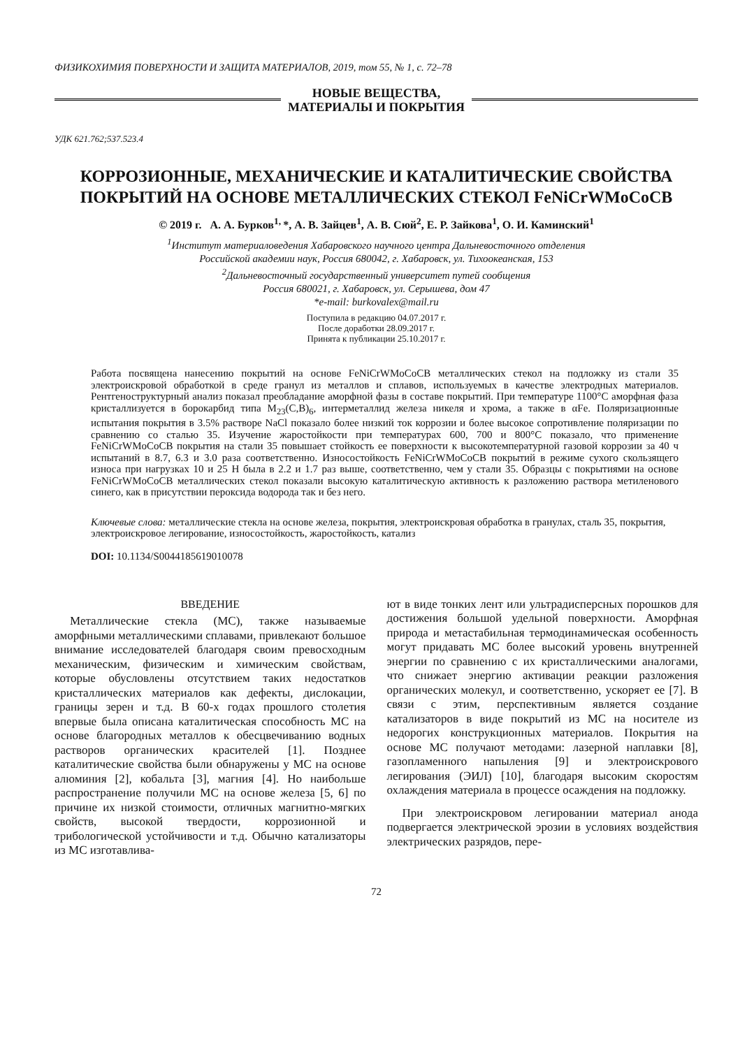ФИЗИКОХИМИЯ ПОВЕРХНОСТИ И ЗАЩИТА МАТЕРИАЛОВ, 2019, том 55, № 1, с. 72–78
НОВЫЕ ВЕЩЕСТВА,
МАТЕРИАЛЫ И ПОКРЫТИЯ
УДК 621.762;537.523.4
КОРРОЗИОННЫЕ, МЕХАНИЧЕСКИЕ И КАТАЛИТИЧЕСКИЕ СВОЙСТВА ПОКРЫТИЙ НА ОСНОВЕ МЕТАЛЛИЧЕСКИХ СТЕКОЛ FeNiCrWMoCoCB
© 2019 г. А. А. Бурков<sup>1,</sup>*, А. В. Зайцев<sup>1</sup>, А. В. Сюй<sup>2</sup>, Е. Р. Зайкова<sup>1</sup>, О. И. Каминский<sup>1</sup>
<sup>1</sup> Институт материаловедения Хабаровского научного центра Дальневосточного отделения
Российской академии наук, Россия 680042, г. Хабаровск, ул. Тихоокеанская, 153
<sup>2</sup> Дальневосточный государственный университет путей сообщения
Россия 680021, г. Хабаровск, ул. Серышева, дом 47
*e-mail: burkovalex@mail.ru
Поступила в редакцию 04.07.2017 г.
После доработки 28.09.2017 г.
Принята к публикации 25.10.2017 г.
Работа посвящена нанесению покрытий на основе FeNiCrWMoCoCB металлических стекол на подложку из стали 35 электроискровой обработкой в среде гранул из металлов и сплавов, используемых в качестве электродных материалов. Рентгеноструктурный анализ показал преобладание аморфной фазы в составе покрытий. При температуре 1100°C аморфная фаза кристаллизуется в борокарбид типа M<sub>23</sub>(C,B)<sub>6</sub>, интерметаллид железа никеля и хрома, а также в αFe. Поляризационные испытания покрытия в 3.5% растворе NaCl показало более низкий ток коррозии и более высокое сопротивление поляризации по сравнению со сталью 35. Изучение жаростойкости при температурах 600, 700 и 800°C показало, что применение FeNiCrWMoCoCB покрытия на стали 35 повышает стойкость ее поверхности к высокотемпературной газовой коррозии за 40 ч испытаний в 8.7, 6.3 и 3.0 раза соответственно. Износостойкость FeNiCrWMoCoCB покрытий в режиме сухого скользящего износа при нагрузках 10 и 25 Н была в 2.2 и 1.7 раз выше, соответственно, чем у стали 35. Образцы с покрытиями на основе FeNiCrWMoCoCB металлических стекол показали высокую каталитическую активность к разложению раствора метиленового синего, как в присутствии пероксида водорода так и без него.
Ключевые слова: металлические стекла на основе железа, покрытия, электроискровая обработка в гранулах, сталь 35, покрытия, электроискровое легирование, износостойкость, жаростойкость, катализ
DOI: 10.1134/S0044185619010078
ВВЕДЕНИЕ
Металлические стекла (МС), также называемые аморфными металлическими сплавами, привлекают большое внимание исследователей благодаря своим превосходным механическим, физическим и химическим свойствам, которые обусловлены отсутствием таких недостатков кристаллических материалов как дефекты, дислокации, границы зерен и т.д. В 60-х годах прошлого столетия впервые была описана каталитическая способность МС на основе благородных металлов к обесцвечиванию водных растворов органических красителей [1]. Позднее каталитические свойства были обнаружены у МС на основе алюминия [2], кобальта [3], магния [4]. Но наибольше распространение получили МС на основе железа [5, 6] по причине их низкой стоимости, отличных магнитно-мягких свойств, высокой твердости, коррозионной и трибологической устойчивости и т.д. Обычно катализаторы из МС изготавлива-
ют в виде тонких лент или ультрадисперсных порошков для достижения большой удельной поверхности. Аморфная природа и метастабильная термодинамическая особенность могут придавать МС более высокий уровень внутренней энергии по сравнению с их кристаллическими аналогами, что снижает энергию активации реакции разложения органических молекул, и соответственно, ускоряет ее [7]. В связи с этим, перспективным является создание катализаторов в виде покрытий из МС на носителе из недорогих конструкционных материалов. Покрытия на основе МС получают методами: лазерной наплавки [8], газопламенного напыления [9] и электроискрового легирования (ЭИЛ) [10], благодаря высоким скоростям охлаждения материала в процессе осаждения на подложку.
При электроискровом легировании материал анода подвергается электрической эрозии в условиях воздействия электрических разрядов, пере-
72